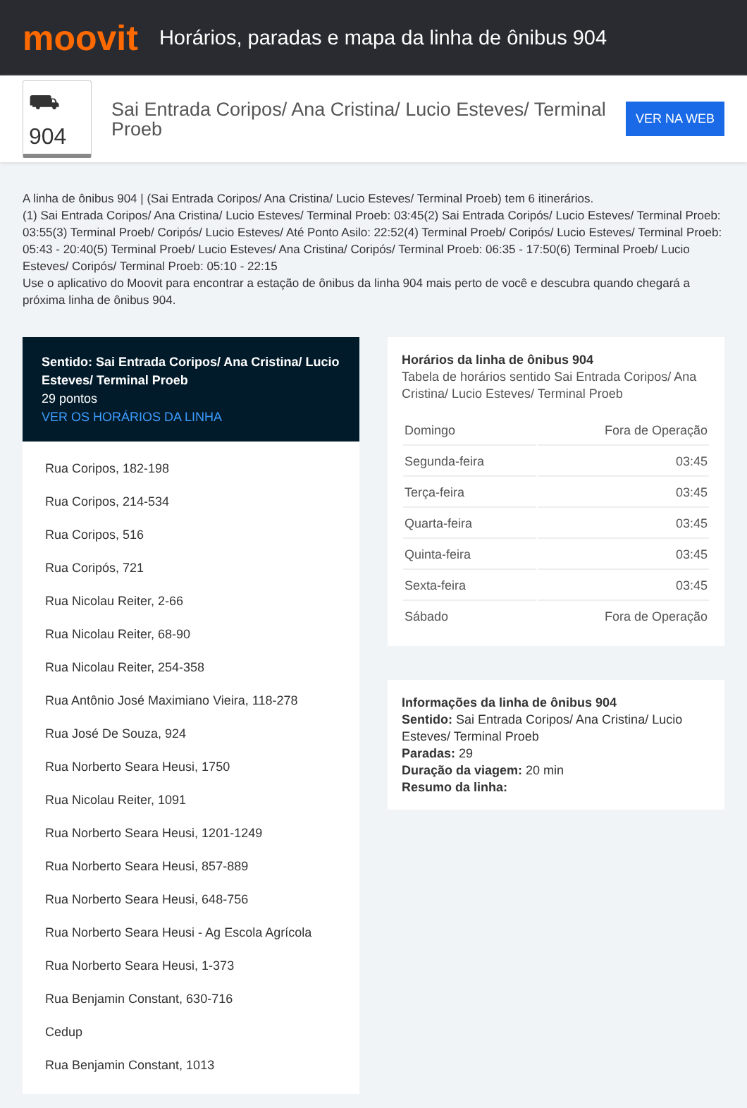moovit
Horários, paradas e mapa da linha de ônibus 904
⛟ 904
Sai Entrada Coripos/ Ana Cristina/ Lucio Esteves/ Terminal Proeb
VER NA WEB
A linha de ônibus 904 | (Sai Entrada Coripos/ Ana Cristina/ Lucio Esteves/ Terminal Proeb) tem 6 itinerários.
(1) Sai Entrada Coripos/ Ana Cristina/ Lucio Esteves/ Terminal Proeb: 03:45(2) Sai Entrada Coripós/ Lucio Esteves/ Terminal Proeb: 03:55(3) Terminal Proeb/ Coripós/ Lucio Esteves/ Até Ponto Asilo: 22:52(4) Terminal Proeb/ Coripós/ Lucio Esteves/ Terminal Proeb: 05:43 - 20:40(5) Terminal Proeb/ Lucio Esteves/ Ana Cristina/ Coripós/ Terminal Proeb: 06:35 - 17:50(6) Terminal Proeb/ Lucio Esteves/ Coripós/ Terminal Proeb: 05:10 - 22:15
Use o aplicativo do Moovit para encontrar a estação de ônibus da linha 904 mais perto de você e descubra quando chegará a próxima linha de ônibus 904.
Sentido: Sai Entrada Coripos/ Ana Cristina/ Lucio Esteves/ Terminal Proeb
29 pontos
VER OS HORÁRIOS DA LINHA
Rua Coripos, 182-198
Rua Coripos, 214-534
Rua Coripos, 516
Rua Coripós, 721
Rua Nicolau Reiter, 2-66
Rua Nicolau Reiter, 68-90
Rua Nicolau Reiter, 254-358
Rua Antônio José Maximiano Vieira, 118-278
Rua José De Souza, 924
Rua Norberto Seara Heusi, 1750
Rua Nicolau Reiter, 1091
Rua Norberto Seara Heusi, 1201-1249
Rua Norberto Seara Heusi, 857-889
Rua Norberto Seara Heusi, 648-756
Rua Norberto Seara Heusi - Ag Escola Agrícola
Rua Norberto Seara Heusi, 1-373
Rua Benjamin Constant, 630-716
Cedup
Rua Benjamin Constant, 1013
Horários da linha de ônibus 904
Tabela de horários sentido Sai Entrada Coripos/ Ana Cristina/ Lucio Esteves/ Terminal Proeb
| Domingo | Fora de Operação |
| Segunda-feira | 03:45 |
| Terça-feira | 03:45 |
| Quarta-feira | 03:45 |
| Quinta-feira | 03:45 |
| Sexta-feira | 03:45 |
| Sábado | Fora de Operação |
Informações da linha de ônibus 904
Sentido: Sai Entrada Coripos/ Ana Cristina/ Lucio Esteves/ Terminal Proeb
Paradas: 29
Duração da viagem: 20 min
Resumo da linha: